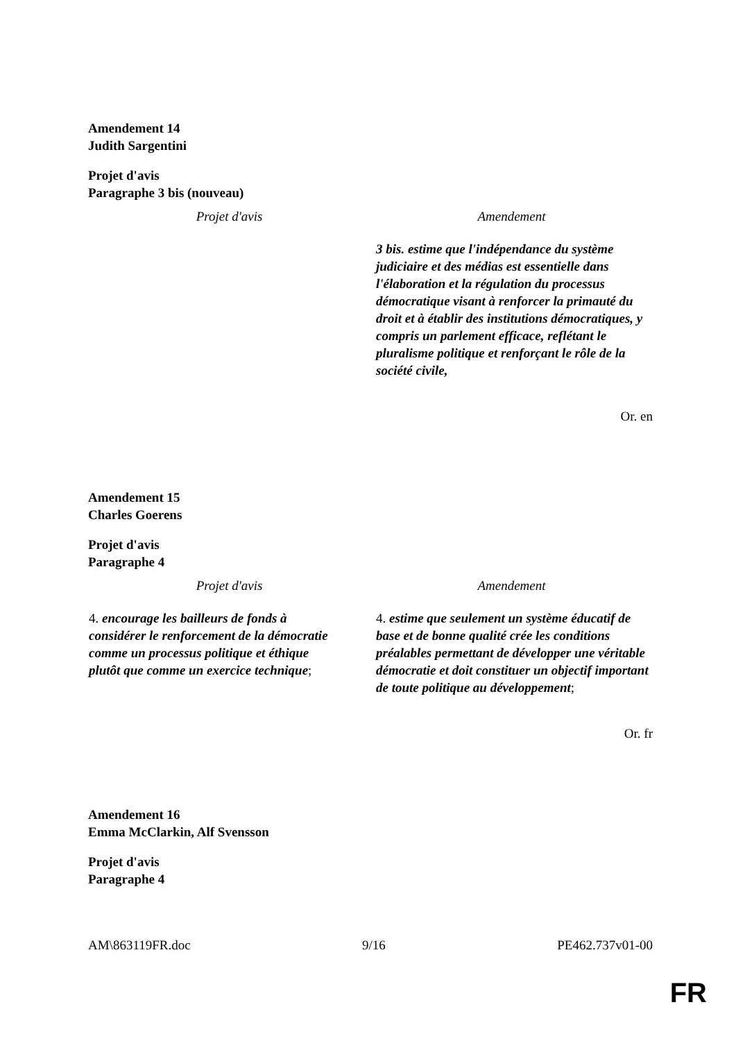Amendement 14
Judith Sargentini
Projet d'avis
Paragraphe 3 bis (nouveau)
| Projet d'avis | Amendement |
| --- | --- |
| | 3 bis. estime que l'indépendance du système judiciaire et des médias est essentielle dans l'élaboration et la régulation du processus démocratique visant à renforcer la primauté du droit et à établir des institutions démocratiques, y compris un parlement efficace, reflétant le pluralisme politique et renforçant le rôle de la société civile, |
Or. en
Amendement 15
Charles Goerens
Projet d'avis
Paragraphe 4
| Projet d'avis | Amendement |
| --- | --- |
| 4. encourage les bailleurs de fonds à considérer le renforcement de la démocratie comme un processus politique et éthique plutôt que comme un exercice technique ; | 4. estime que seulement un système éducatif de base et de bonne qualité crée les conditions préalables permettant de développer une véritable démocratie et doit constituer un objectif important de toute politique au développement ; |
Or. fr
Amendement 16
Emma McClarkin, Alf Svensson
Projet d'avis
Paragraphe 4
AM\863119FR.doc 9/16 PE462.737v01-00
FR